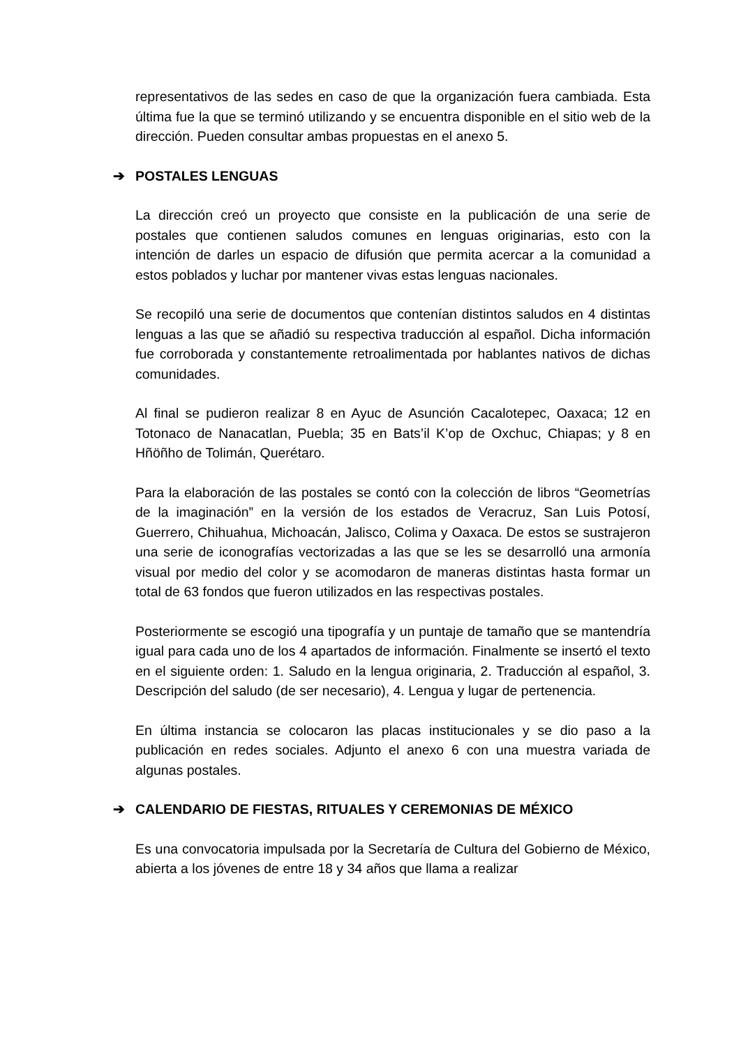representativos de las sedes en caso de que la organización fuera cambiada. Esta última fue la que se terminó utilizando y se encuentra disponible en el sitio web de la dirección. Pueden consultar ambas propuestas en el anexo 5.
➔ POSTALES LENGUAS
La dirección creó un proyecto que consiste en la publicación de una serie de postales que contienen saludos comunes en lenguas originarias, esto con la intención de darles un espacio de difusión que permita acercar a la comunidad a estos poblados y luchar por mantener vivas estas lenguas nacionales.
Se recopiló una serie de documentos que contenían distintos saludos en 4 distintas lenguas a las que se añadió su respectiva traducción al español. Dicha información fue corroborada y constantemente retroalimentada por hablantes nativos de dichas comunidades.
Al final se pudieron realizar 8 en Ayuc de Asunción Cacalotepec, Oaxaca; 12 en Totonaco de Nanacatlan, Puebla; 35 en Bats’il K’op de Oxchuc, Chiapas; y 8 en Hñöñho de Tolimán, Querétaro.
Para la elaboración de las postales se contó con la colección de libros “Geometrías de la imaginación” en la versión de los estados de Veracruz, San Luis Potosí, Guerrero, Chihuahua, Michoacán, Jalisco, Colima y Oaxaca. De estos se sustrajeron una serie de iconografías vectorizadas a las que se les se desarrolló una armonía visual por medio del color y se acomodaron de maneras distintas hasta formar un total de 63 fondos que fueron utilizados en las respectivas postales.
Posteriormente se escogió una tipografía y un puntaje de tamaño que se mantendría igual para cada uno de los 4 apartados de información. Finalmente se insertó el texto en el siguiente orden: 1. Saludo en la lengua originaria, 2. Traducción al español, 3. Descripción del saludo (de ser necesario), 4. Lengua y lugar de pertenencia.
En última instancia se colocaron las placas institucionales y se dio paso a la publicación en redes sociales. Adjunto el anexo 6 con una muestra variada de algunas postales.
➔ CALENDARIO DE FIESTAS, RITUALES Y CEREMONIAS DE MÉXICO
Es una convocatoria impulsada por la Secretaría de Cultura del Gobierno de México, abierta a los jóvenes de entre 18 y 34 años que llama a realizar